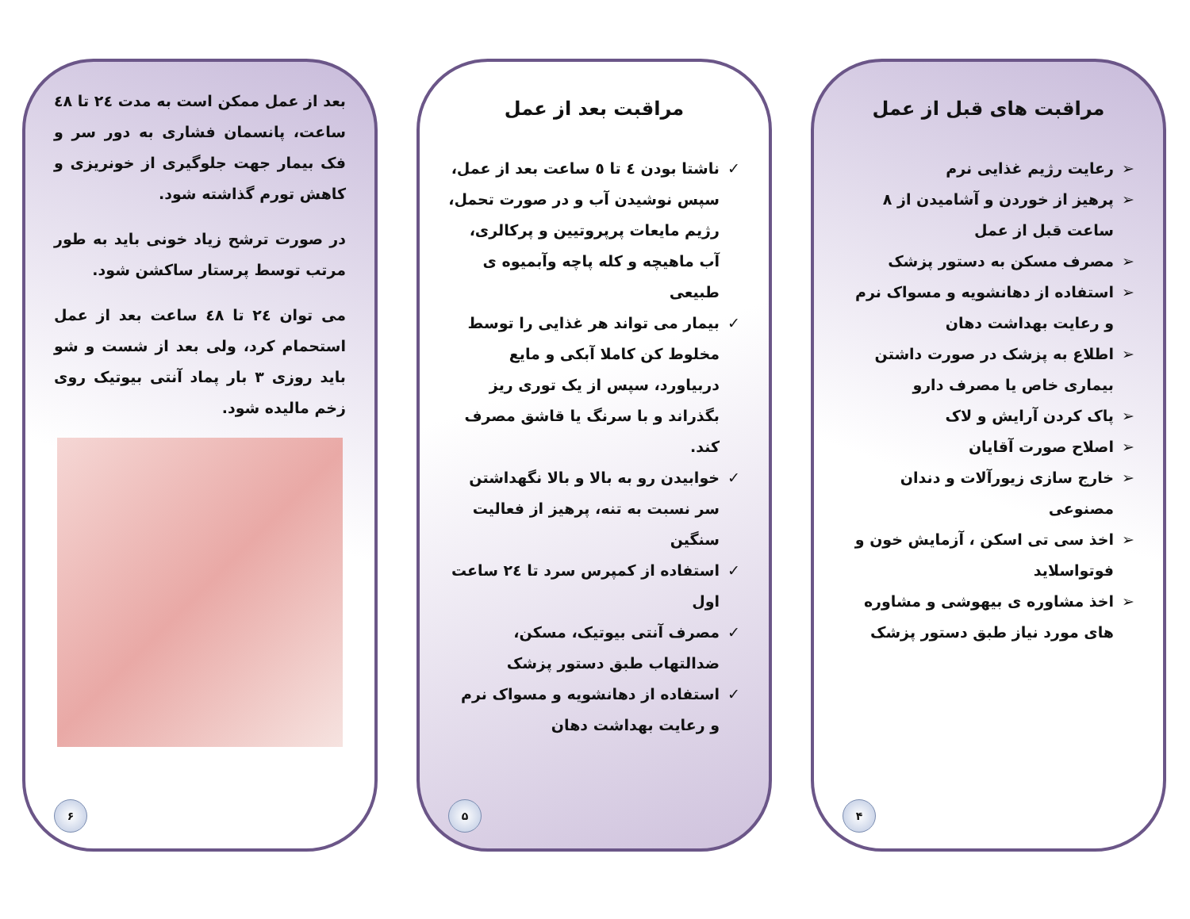مراقبت های قبل از عمل
➢ رعایت رژیم غذایی نرم
➢ پرهیز از خوردن و آشامیدن از ۸ ساعت قبل از عمل
➢ مصرف مسکن به دستور پزشک
➢ استفاده از دهانشویه و مسواک نرم و رعایت بهداشت دهان
➢ اطلاع به پزشک در صورت داشتن بیماری خاص یا مصرف دارو
➢ پاک کردن آرایش و لاک
➢ اصلاح صورت آقایان
➢ خارج سازی زیورآلات و دندان مصنوعی
➢ اخذ سی تی اسکن ، آزمایش خون و فوتواسلاید
➢ اخذ مشاوره ی بیهوشی و مشاوره های مورد نیاز طبق دستور پزشک
۴
مراقبت بعد از عمل
✓ ناشتا بودن ٤ تا ٥ ساعت بعد از عمل، سپس نوشیدن آب و در صورت تحمل، رژیم مایعات پرپروتیین و پرکالری، آب ماهیچه و کله پاچه وآبمیوه ی طبیعی
✓ بیمار می تواند هر غذایی را توسط مخلوط کن کاملا آبکی و مایع دربیاورد، سپس از یک توری ریز بگذراند و با سرنگ یا قاشق مصرف کند.
✓ خوابیدن رو به بالا و بالا نگهداشتن سر نسبت به تنه، پرهیز از فعالیت سنگین
✓ استفاده از کمپرس سرد تا ٢٤ ساعت اول
✓ مصرف آنتی بیوتیک، مسکن، ضدالتهاب طبق دستور پزشک
✓ استفاده از دهانشویه و مسواک نرم و رعایت بهداشت دهان
۵
بعد از عمل ممکن است به مدت ٢٤ تا ٤٨ ساعت، پانسمان فشاری به دور سر و فک بیمار جهت جلوگیری از خونریزی و کاهش تورم گذاشته شود.
در صورت ترشح زیاد خونی باید به طور مرتب توسط پرستار ساکشن شود.
می توان ٢٤ تا ٤٨ ساعت بعد از عمل استحمام کرد، ولی بعد از شست و شو باید روزی ۳ بار پماد آنتی بیوتیک روی زخم مالیده شود.
۶